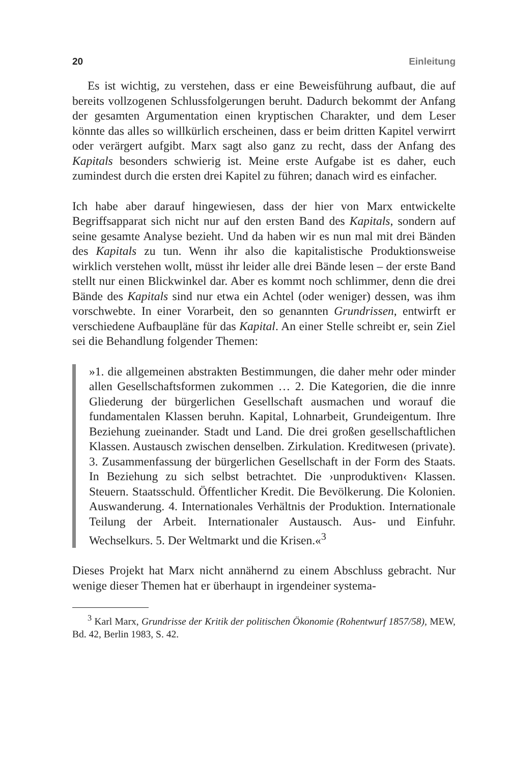20 Einleitung
Es ist wichtig, zu verstehen, dass er eine Beweisführung aufbaut, die auf bereits vollzogenen Schlussfolgerungen beruht. Dadurch bekommt der Anfang der gesamten Argumentation einen kryptischen Charakter, und dem Leser könnte das alles so willkürlich erscheinen, dass er beim dritten Kapitel verwirrt oder verärgert aufgibt. Marx sagt also ganz zu recht, dass der Anfang des Kapitals besonders schwierig ist. Meine erste Aufgabe ist es daher, euch zumindest durch die ersten drei Kapitel zu führen; danach wird es einfacher.
Ich habe aber darauf hingewiesen, dass der hier von Marx entwickelte Begriffsapparat sich nicht nur auf den ersten Band des Kapitals, sondern auf seine gesamte Analyse bezieht. Und da haben wir es nun mal mit drei Bänden des Kapitals zu tun. Wenn ihr also die kapitalistische Produktionsweise wirklich verstehen wollt, müsst ihr leider alle drei Bände lesen – der erste Band stellt nur einen Blickwinkel dar. Aber es kommt noch schlimmer, denn die drei Bände des Kapitals sind nur etwa ein Achtel (oder weniger) dessen, was ihm vorschwebte. In einer Vorarbeit, den so genannten Grundrissen, entwirft er verschiedene Aufbaupläne für das Kapital. An einer Stelle schreibt er, sein Ziel sei die Behandlung folgender Themen:
»1. die allgemeinen abstrakten Bestimmungen, die daher mehr oder minder allen Gesellschaftsformen zukommen … 2. Die Kategorien, die die innre Gliederung der bürgerlichen Gesellschaft ausmachen und worauf die fundamentalen Klassen beruhn. Kapital, Lohnarbeit, Grundeigentum. Ihre Beziehung zueinander. Stadt und Land. Die drei großen gesellschaftlichen Klassen. Austausch zwischen denselben. Zirkulation. Kreditwesen (private). 3. Zusammenfassung der bürgerlichen Gesellschaft in der Form des Staats. In Beziehung zu sich selbst betrachtet. Die ›unproduktiven‹ Klassen. Steuern. Staatsschuld. Öffentlicher Kredit. Die Bevölkerung. Die Kolonien. Auswanderung. 4. Internationales Verhältnis der Produktion. Internationale Teilung der Arbeit. Internationaler Austausch. Aus- und Einfuhr. Wechselkurs. 5. Der Weltmarkt und die Krisen.«<sup>3</sup>
Dieses Projekt hat Marx nicht annähernd zu einem Abschluss gebracht. Nur wenige dieser Themen hat er überhaupt in irgendeiner systema-
<sup>3</sup> Karl Marx, Grundrisse der Kritik der politischen Ökonomie (Rohentwurf 1857/58), MEW, Bd. 42, Berlin 1983, S. 42.